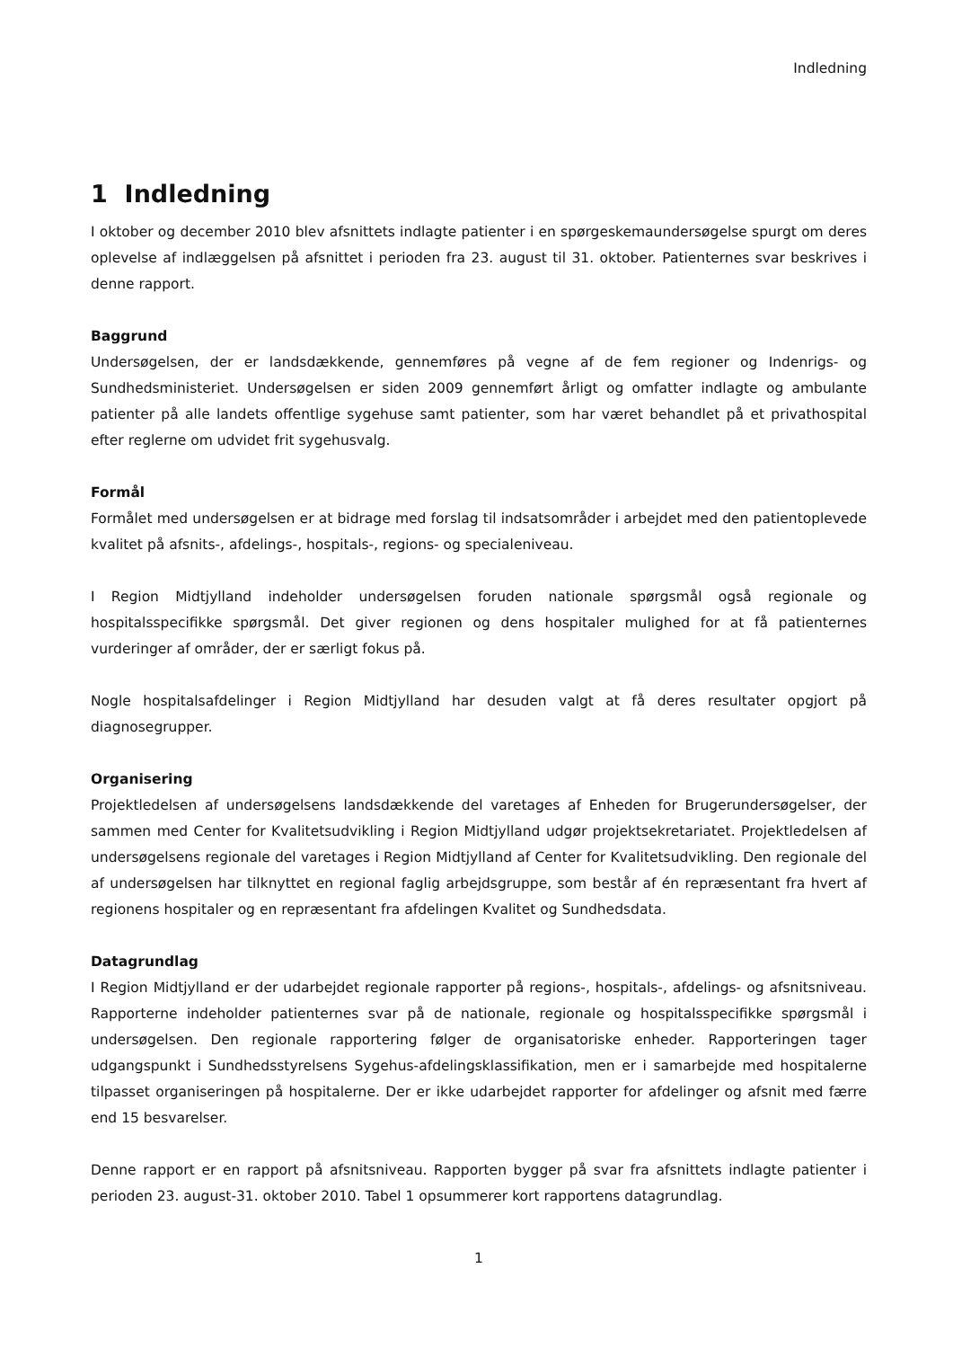Indledning
1 Indledning
I oktober og december 2010 blev afsnittets indlagte patienter i en spørgeskemaundersøgelse spurgt om deres oplevelse af indlæggelsen på afsnittet i perioden fra 23. august til 31. oktober. Patienternes svar beskrives i denne rapport.
Baggrund
Undersøgelsen, der er landsdækkende, gennemføres på vegne af de fem regioner og Indenrigs- og Sundhedsministeriet. Undersøgelsen er siden 2009 gennemført årligt og omfatter indlagte og ambulante patienter på alle landets offentlige sygehuse samt patienter, som har været behandlet på et privathospital efter reglerne om udvidet frit sygehusvalg.
Formål
Formålet med undersøgelsen er at bidrage med forslag til indsatsområder i arbejdet med den patientoplevede kvalitet på afsnits-, afdelings-, hospitals-, regions- og specialeniveau.
I Region Midtjylland indeholder undersøgelsen foruden nationale spørgsmål også regionale og hospitalsspecifikke spørgsmål. Det giver regionen og dens hospitaler mulighed for at få patienternes vurderinger af områder, der er særligt fokus på.
Nogle hospitalsafdelinger i Region Midtjylland har desuden valgt at få deres resultater opgjort på diagnosegrupper.
Organisering
Projektledelsen af undersøgelsens landsdækkende del varetages af Enheden for Brugerundersøgelser, der sammen med Center for Kvalitetsudvikling i Region Midtjylland udgør projektsekretariatet. Projektledelsen af undersøgelsens regionale del varetages i Region Midtjylland af Center for Kvalitetsudvikling. Den regionale del af undersøgelsen har tilknyttet en regional faglig arbejdsgruppe, som består af én repræsentant fra hvert af regionens hospitaler og en repræsentant fra afdelingen Kvalitet og Sundhedsdata.
Datagrundlag
I Region Midtjylland er der udarbejdet regionale rapporter på regions-, hospitals-, afdelings- og afsnitsniveau. Rapporterne indeholder patienternes svar på de nationale, regionale og hospitalsspecifikke spørgsmål i undersøgelsen. Den regionale rapportering følger de organisatoriske enheder. Rapporteringen tager udgangspunkt i Sundhedsstyrelsens Sygehus-afdelingsklassifikation, men er i samarbejde med hospitalerne tilpasset organiseringen på hospitalerne. Der er ikke udarbejdet rapporter for afdelinger og afsnit med færre end 15 besvarelser.
Denne rapport er en rapport på afsnitsniveau. Rapporten bygger på svar fra afsnittets indlagte patienter i perioden 23. august-31. oktober 2010. Tabel 1 opsummerer kort rapportens datagrundlag.
1